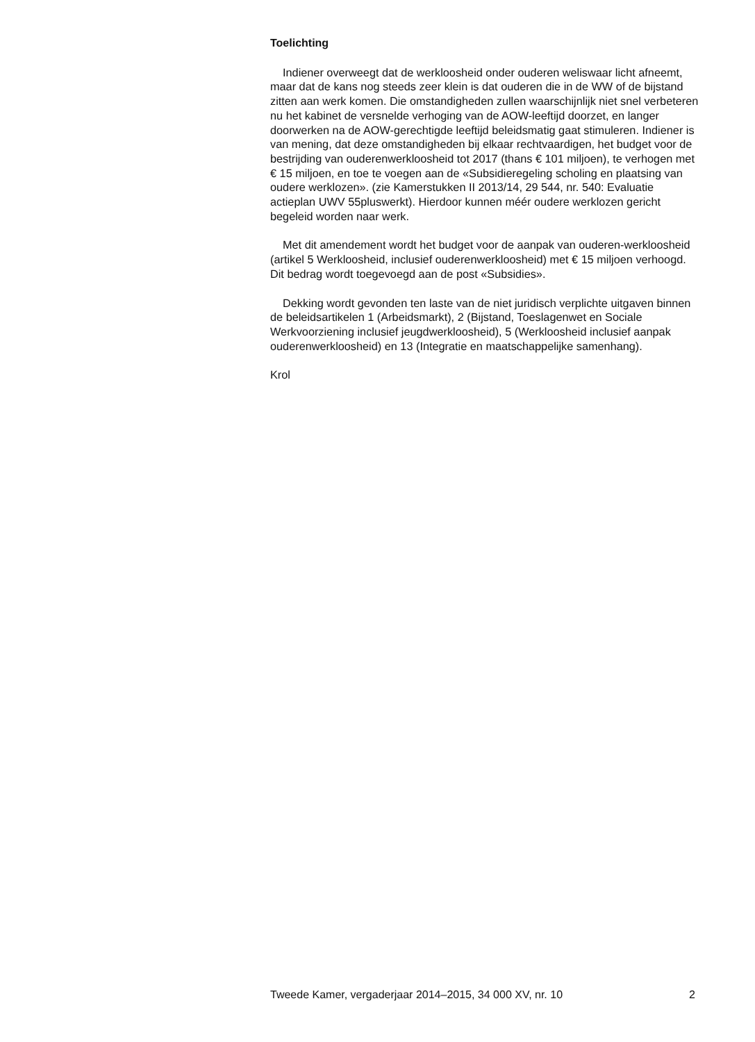Toelichting
Indiener overweegt dat de werkloosheid onder ouderen weliswaar licht afneemt, maar dat de kans nog steeds zeer klein is dat ouderen die in de WW of de bijstand zitten aan werk komen. Die omstandigheden zullen waarschijnlijk niet snel verbeteren nu het kabinet de versnelde verhoging van de AOW-leeftijd doorzet, en langer doorwerken na de AOW-gerechtigde leeftijd beleidsmatig gaat stimuleren. Indiener is van mening, dat deze omstandigheden bij elkaar rechtvaardigen, het budget voor de bestrijding van ouderenwerkloosheid tot 2017 (thans € 101 miljoen), te verhogen met € 15 miljoen, en toe te voegen aan de «Subsidieregeling scholing en plaatsing van oudere werklozen». (zie Kamerstukken II 2013/14, 29 544, nr. 540: Evaluatie actieplan UWV 55pluswerkt). Hierdoor kunnen méér oudere werklozen gericht begeleid worden naar werk.
Met dit amendement wordt het budget voor de aanpak van ouderen-werkloosheid (artikel 5 Werkloosheid, inclusief ouderenwerkloosheid) met € 15 miljoen verhoogd. Dit bedrag wordt toegevoegd aan de post «Subsidies».
Dekking wordt gevonden ten laste van de niet juridisch verplichte uitgaven binnen de beleidsartikelen 1 (Arbeidsmarkt), 2 (Bijstand, Toeslagenwet en Sociale Werkvoorziening inclusief jeugdwerkloosheid), 5 (Werkloosheid inclusief aanpak ouderenwerkloosheid) en 13 (Integratie en maatschappelijke samenhang).
Krol
Tweede Kamer, vergaderjaar 2014–2015, 34 000 XV, nr. 10 2